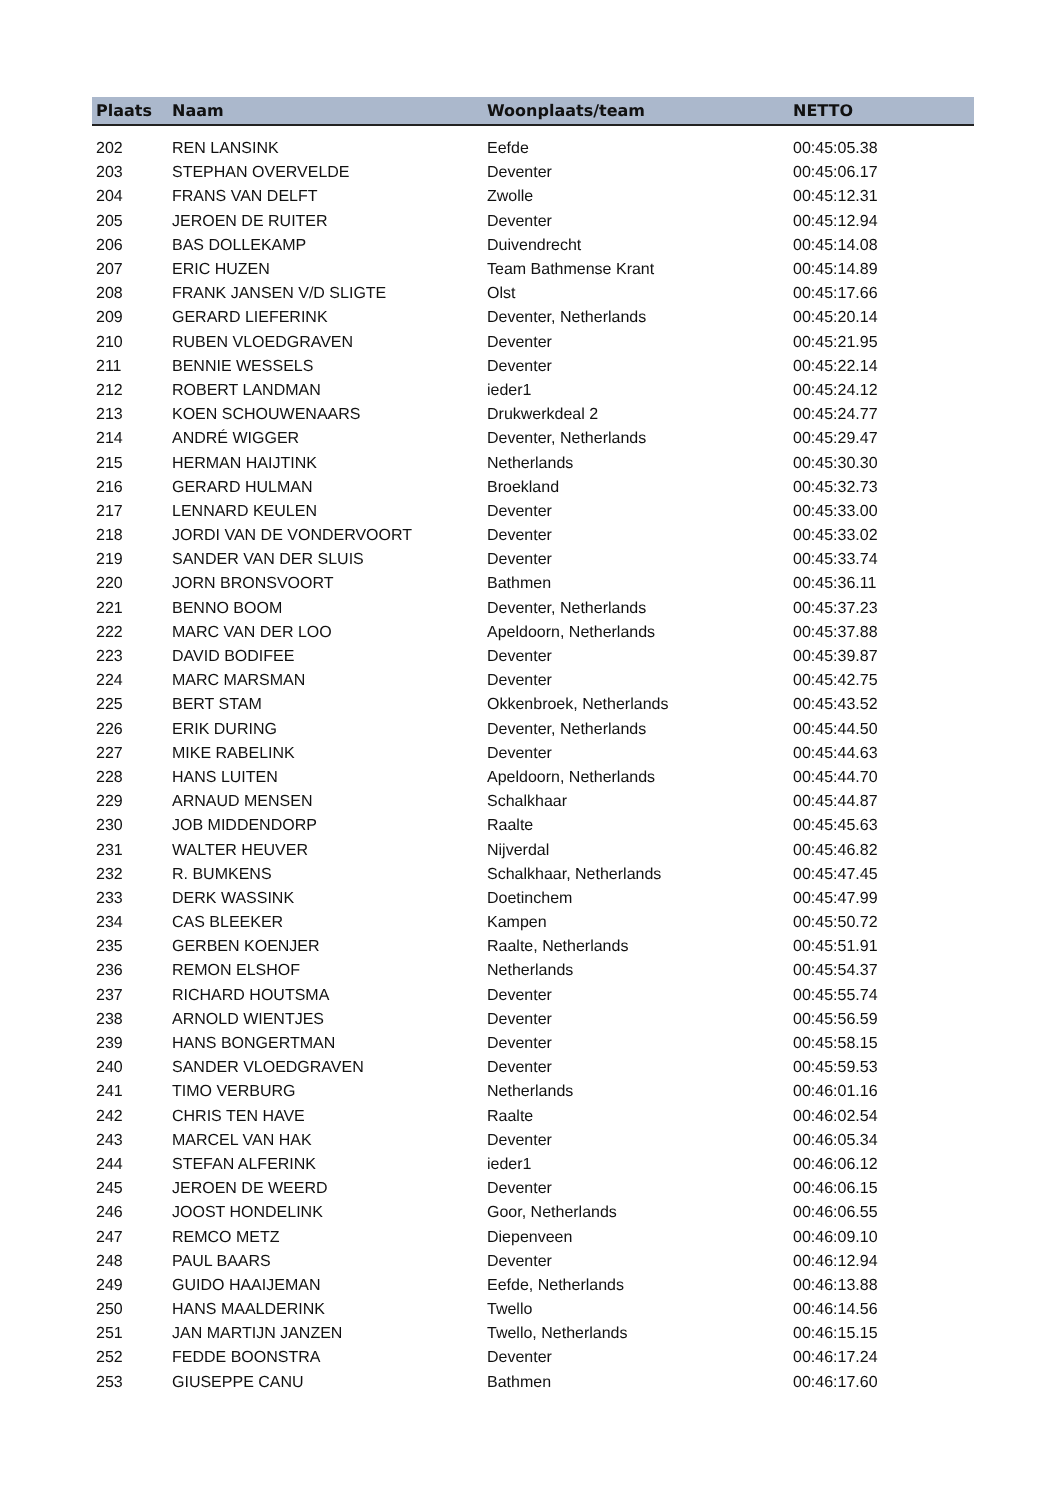| Plaats | Naam | Woonplaats/team | NETTO |
| --- | --- | --- | --- |
| 202 | REN LANSINK | Eefde | 00:45:05.38 |
| 203 | STEPHAN OVERVELDE | Deventer | 00:45:06.17 |
| 204 | FRANS VAN DELFT | Zwolle | 00:45:12.31 |
| 205 | JEROEN DE RUITER | Deventer | 00:45:12.94 |
| 206 | BAS DOLLEKAMP | Duivendrecht | 00:45:14.08 |
| 207 | ERIC HUZEN | Team Bathmense Krant | 00:45:14.89 |
| 208 | FRANK JANSEN V/D SLIGTE | Olst | 00:45:17.66 |
| 209 | GERARD LIEFERINK | Deventer, Netherlands | 00:45:20.14 |
| 210 | RUBEN VLOEDGRAVEN | Deventer | 00:45:21.95 |
| 211 | BENNIE WESSELS | Deventer | 00:45:22.14 |
| 212 | ROBERT LANDMAN | ieder1 | 00:45:24.12 |
| 213 | KOEN SCHOUWENAARS | Drukwerkdeal 2 | 00:45:24.77 |
| 214 | ANDRÉ WIGGER | Deventer, Netherlands | 00:45:29.47 |
| 215 | HERMAN HAIJTINK | Netherlands | 00:45:30.30 |
| 216 | GERARD HULMAN | Broekland | 00:45:32.73 |
| 217 | LENNARD KEULEN | Deventer | 00:45:33.00 |
| 218 | JORDI VAN DE VONDERVOORT | Deventer | 00:45:33.02 |
| 219 | SANDER VAN DER SLUIS | Deventer | 00:45:33.74 |
| 220 | JORN BRONSVOORT | Bathmen | 00:45:36.11 |
| 221 | BENNO BOOM | Deventer, Netherlands | 00:45:37.23 |
| 222 | MARC VAN DER LOO | Apeldoorn, Netherlands | 00:45:37.88 |
| 223 | DAVID BODIFEE | Deventer | 00:45:39.87 |
| 224 | MARC MARSMAN | Deventer | 00:45:42.75 |
| 225 | BERT STAM | Okkenbroek, Netherlands | 00:45:43.52 |
| 226 | ERIK DURING | Deventer, Netherlands | 00:45:44.50 |
| 227 | MIKE RABELINK | Deventer | 00:45:44.63 |
| 228 | HANS LUITEN | Apeldoorn, Netherlands | 00:45:44.70 |
| 229 | ARNAUD MENSEN | Schalkhaar | 00:45:44.87 |
| 230 | JOB MIDDENDORP | Raalte | 00:45:45.63 |
| 231 | WALTER HEUVER | Nijverdal | 00:45:46.82 |
| 232 | R. BUMKENS | Schalkhaar, Netherlands | 00:45:47.45 |
| 233 | DERK WASSINK | Doetinchem | 00:45:47.99 |
| 234 | CAS BLEEKER | Kampen | 00:45:50.72 |
| 235 | GERBEN KOENJER | Raalte, Netherlands | 00:45:51.91 |
| 236 | REMON ELSHOF | Netherlands | 00:45:54.37 |
| 237 | RICHARD HOUTSMA | Deventer | 00:45:55.74 |
| 238 | ARNOLD WIENTJES | Deventer | 00:45:56.59 |
| 239 | HANS BONGERTMAN | Deventer | 00:45:58.15 |
| 240 | SANDER VLOEDGRAVEN | Deventer | 00:45:59.53 |
| 241 | TIMO VERBURG | Netherlands | 00:46:01.16 |
| 242 | CHRIS TEN HAVE | Raalte | 00:46:02.54 |
| 243 | MARCEL VAN HAK | Deventer | 00:46:05.34 |
| 244 | STEFAN ALFERINK | ieder1 | 00:46:06.12 |
| 245 | JEROEN DE WEERD | Deventer | 00:46:06.15 |
| 246 | JOOST HONDELINK | Goor, Netherlands | 00:46:06.55 |
| 247 | REMCO METZ | Diepenveen | 00:46:09.10 |
| 248 | PAUL BAARS | Deventer | 00:46:12.94 |
| 249 | GUIDO HAAIJEMAN | Eefde, Netherlands | 00:46:13.88 |
| 250 | HANS MAALDERINK | Twello | 00:46:14.56 |
| 251 | JAN MARTIJN JANZEN | Twello, Netherlands | 00:46:15.15 |
| 252 | FEDDE BOONSTRA | Deventer | 00:46:17.24 |
| 253 | GIUSEPPE CANU | Bathmen | 00:46:17.60 |